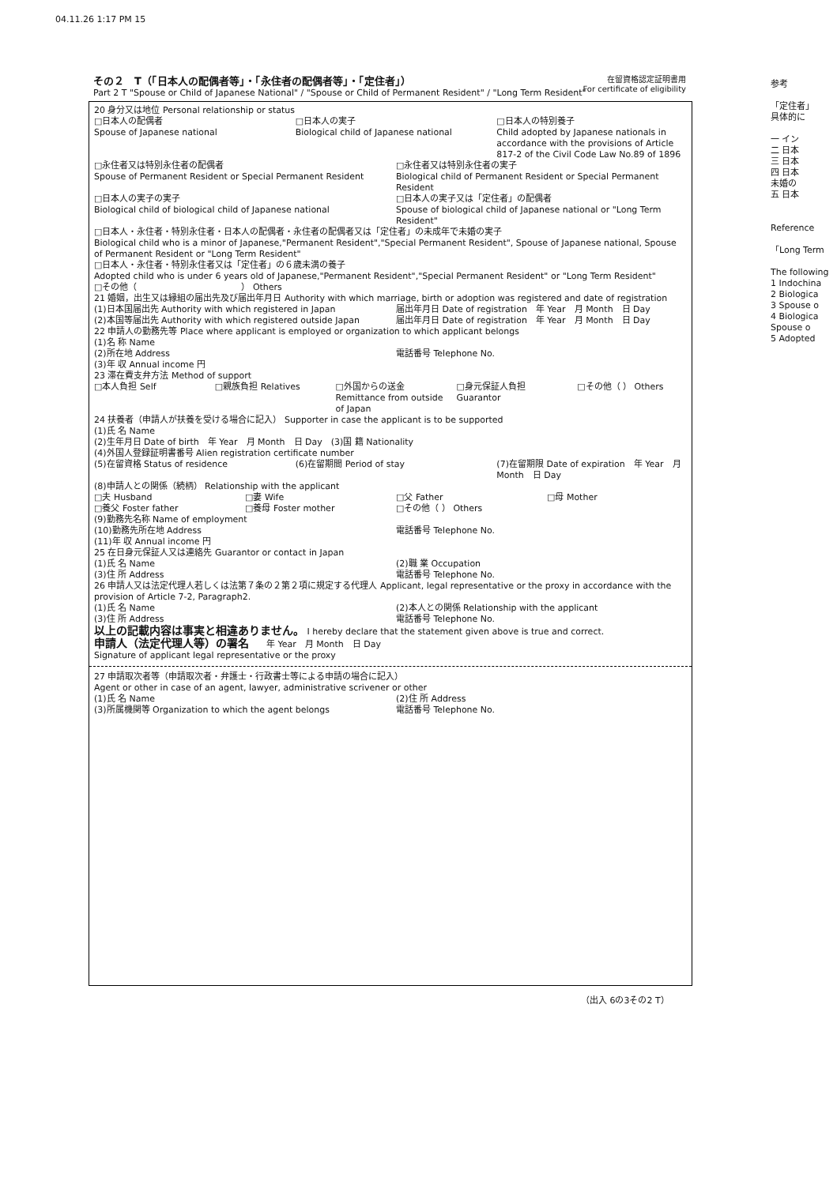04.11.26 1:17 PM 15
その２　T（「日本人の配偶者等」・「永住者の配偶者等」・「定住者」）
Part 2 T "Spouse or Child of Japanese National" / "Spouse or Child of Permanent Resident" / "Long Term Resident"
在留資格認定証明書用
For certificate of eligibility
20 身分又は地位 Personal relationship or status
□日本人の配偶者
Spouse of Japanese national □日本人の実子
Biological child of Japanese national □日本人の特別養子
Child adopted by Japanese nationals in accordance with the provisions of Article 817-2 of the Civil Code Law No.89 of 1896
□永住者又は特別永住者の配偶者
Spouse of Permanent Resident or Special Permanent Resident □永住者又は特別永住者の実子
Biological child of Permanent Resident or Special Permanent Resident
□日本人の実子の実子
Biological child of biological child of Japanese national □日本人の実子又は「定住者」の配偶者
Spouse of biological child of Japanese national or "Long Term Resident"
□日本人・永住者・特別永住者・日本人の配偶者・永住者の配偶者又は「定住者」の未成年で未婚の実子
Biological child who is a minor of Japanese,"Permanent Resident","Special Permanent Resident", Spouse of Japanese national, Spouse of Permanent Resident or "Long Term Resident"
□日本人・永住者・特別永住者又は「定住者」の６歳未満の養子
Adopted child who is under 6 years old of Japanese,"Permanent Resident","Special Permanent Resident" or "Long Term Resident"
□その他（　　　　　　　　　　　　） Others
21 婚姻，出生又は縁組の届出先及び届出年月日 Authority with which marriage, birth or adoption was registered and date of registration
(1)日本国届出先 Authority with which registered in Japan 届出年月日 Date of registration　年 Year　月 Month　日 Day
(2)本国等届出先 Authority with which registered outside Japan 届出年月日 Date of registration　年 Year　月 Month　日 Day
22 申請人の勤務先等 Place where applicant is employed or organization to which applicant belongs
(1)名 称 Name
(2)所在地 Address 電話番号 Telephone No.
(3)年 収 Annual income 円
23 滞在費支弁方法 Method of support
□本人負担 Self □親族負担 Relatives □外国からの送金 Remittance from outside of Japan □身元保証人負担 Guarantor □その他（ ） Others
24 扶養者（申請人が扶養を受ける場合に記入） Supporter in case the applicant is to be supported
(1)氏 名 Name
(2)生年月日 Date of birth　年 Year　月 Month　日 Day　(3)国 籍 Nationality
(4)外国人登録証明書番号 Alien registration certificate number
(5)在留資格 Status of residence (6)在留期間 Period of stay (7)在留期限 Date of expiration　年 Year　月 Month　日 Day
(8)申請人との関係（続柄） Relationship with the applicant
□夫 Husband □妻 Wife □父 Father □母 Mother
□養父 Foster father □養母 Foster mother □その他（ ） Others
(9)勤務先名称 Name of employment
(10)勤務先所在地 Address 電話番号 Telephone No.
(11)年 収 Annual income 円
25 在日身元保証人又は連絡先 Guarantor or contact in Japan
(1)氏 名 Name (2)職 業 Occupation
(3)住 所 Address 電話番号 Telephone No.
26 申請人又は法定代理人若しくは法第７条の２第２項に規定する代理人 Applicant, legal representative or the proxy in accordance with the provision of Article 7-2, Paragraph2.
(1)氏 名 Name (2)本人との関係 Relationship with the applicant
(3)住 所 Address 電話番号 Telephone No.
以上の記載内容は事実と相違ありません。 I hereby declare that the statement given above is true and correct.
申請人（法定代理人等）の署名　　年 Year　月 Month　日 Day
Signature of applicant legal representative or the proxy
27 申請取次者等（申請取次者・弁護士・行政書士等による申請の場合に記入）
Agent or other in case of an agent, lawyer, administrative scrivener or other
(1)氏 名 Name (2)住 所 Address
(3)所属機関等 Organization to which the agent belongs 電話番号 Telephone No.
（出入 6の3その2 T）
参考
「定住者」
具体的に
一 イン
二 日本
三 日本
四 日本
未婚の
五 日本
Reference
「Long Term
The following
1 Indochina
2 Biologica
3 Spouse o
4 Biologica
Spouse o
5 Adopted